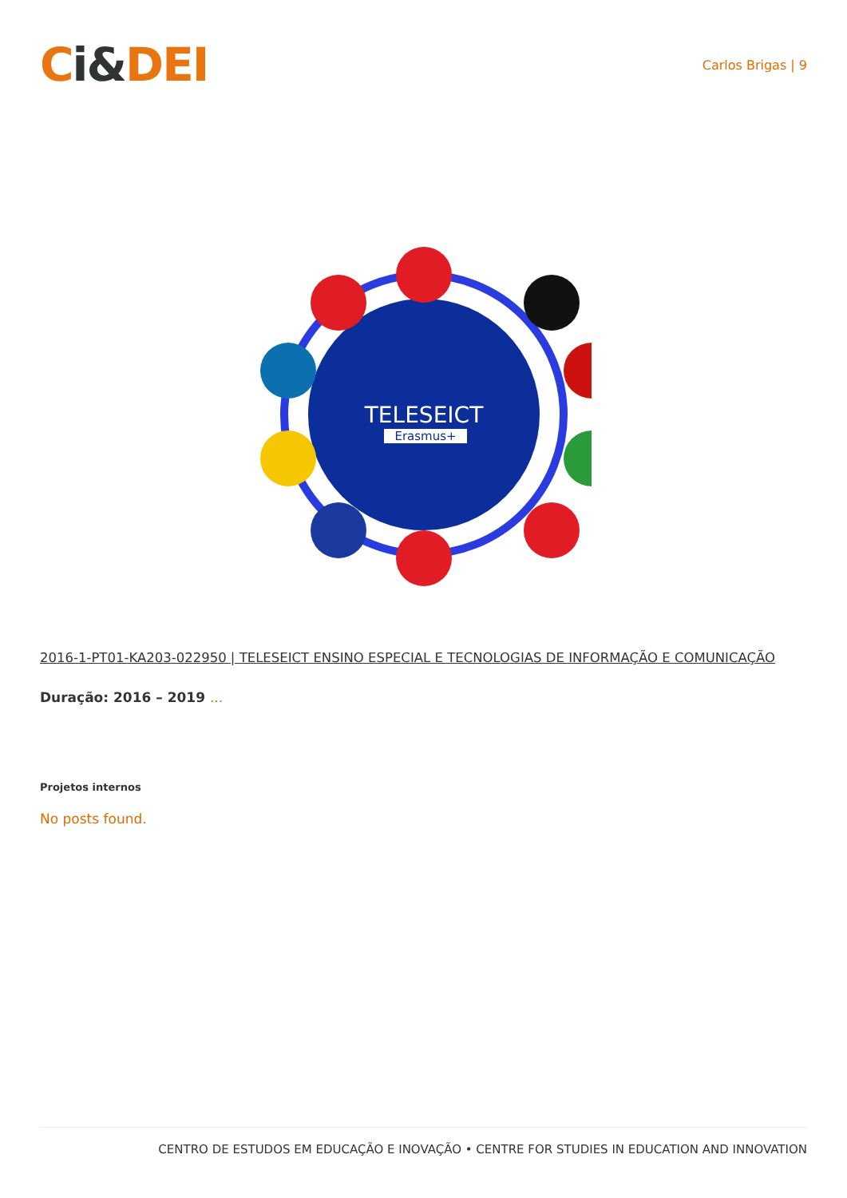Ci&DEI
Carlos Brigas | 9
TELESEICT
Erasmus+
2016-1-PT01-KA203-022950 | TELESEICT ENSINO ESPECIAL E TECNOLOGIAS DE INFORMAÇÃO E COMUNICAÇÃO
Duração: 2016 – 2019 ...
Projetos internos
No posts found.
CENTRO DE ESTUDOS EM EDUCAÇÃO E INOVAÇÃO • CENTRE FOR STUDIES IN EDUCATION AND INNOVATION